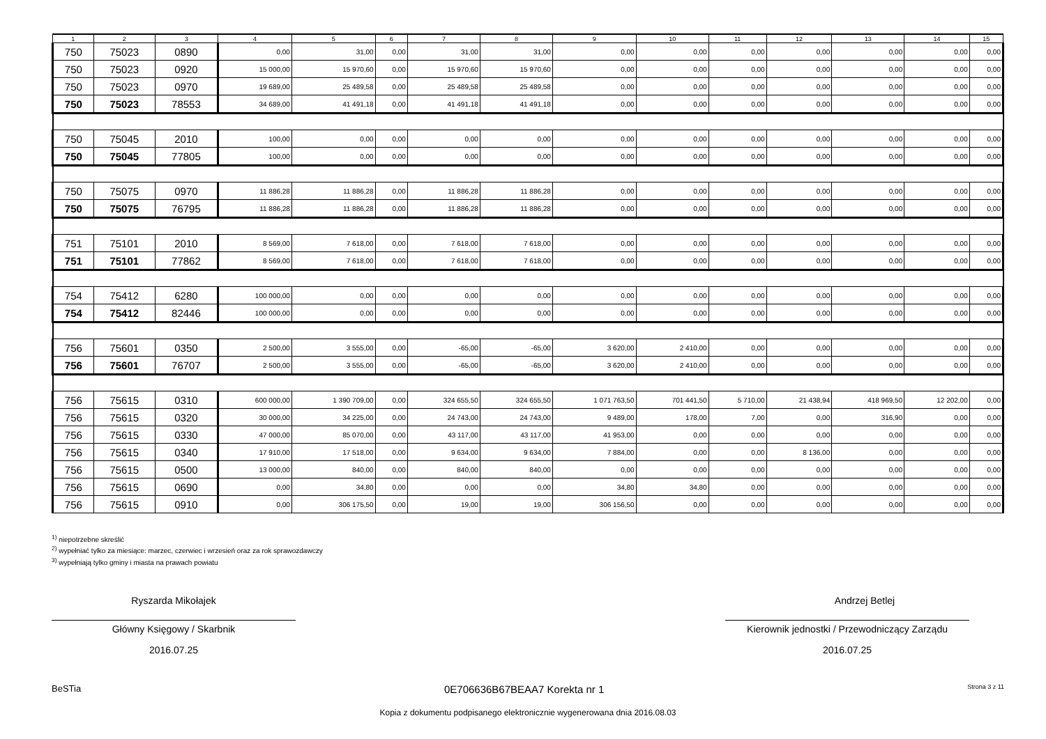| 1 | 2 | 3 | 4 | 5 | 6 | 7 | 8 | 9 | 10 | 11 | 12 | 13 | 14 | 15 |
| --- | --- | --- | --- | --- | --- | --- | --- | --- | --- | --- | --- | --- | --- | --- |
| 750 | 75023 | 0890 | 0,00 | 31,00 | 0,00 | 31,00 | 31,00 | 0,00 | 0,00 | 0,00 | 0,00 | 0,00 | 0,00 | 0,00 |
| 750 | 75023 | 0920 | 15 000,00 | 15 970,60 | 0,00 | 15 970,60 | 15 970,60 | 0,00 | 0,00 | 0,00 | 0,00 | 0,00 | 0,00 | 0,00 |
| 750 | 75023 | 0970 | 19 689,00 | 25 489,58 | 0,00 | 25 489,58 | 25 489,58 | 0,00 | 0,00 | 0,00 | 0,00 | 0,00 | 0,00 | 0,00 |
| 750 | 75023 | 78553 | 34 689,00 | 41 491,18 | 0,00 | 41 491,18 | 41 491,18 | 0,00 | 0,00 | 0,00 | 0,00 | 0,00 | 0,00 | 0,00 |
| 750 | 75045 | 2010 | 100,00 | 0,00 | 0,00 | 0,00 | 0,00 | 0,00 | 0,00 | 0,00 | 0,00 | 0,00 | 0,00 | 0,00 |
| 750 | 75045 | 77805 | 100,00 | 0,00 | 0,00 | 0,00 | 0,00 | 0,00 | 0,00 | 0,00 | 0,00 | 0,00 | 0,00 | 0,00 |
| 750 | 75075 | 0970 | 11 886,28 | 11 886,28 | 0,00 | 11 886,28 | 11 886,28 | 0,00 | 0,00 | 0,00 | 0,00 | 0,00 | 0,00 | 0,00 |
| 750 | 75075 | 76795 | 11 886,28 | 11 886,28 | 0,00 | 11 886,28 | 11 886,28 | 0,00 | 0,00 | 0,00 | 0,00 | 0,00 | 0,00 | 0,00 |
| 751 | 75101 | 2010 | 8 569,00 | 7 618,00 | 0,00 | 7 618,00 | 7 618,00 | 0,00 | 0,00 | 0,00 | 0,00 | 0,00 | 0,00 | 0,00 |
| 751 | 75101 | 77862 | 8 569,00 | 7 618,00 | 0,00 | 7 618,00 | 7 618,00 | 0,00 | 0,00 | 0,00 | 0,00 | 0,00 | 0,00 | 0,00 |
| 754 | 75412 | 6280 | 100 000,00 | 0,00 | 0,00 | 0,00 | 0,00 | 0,00 | 0,00 | 0,00 | 0,00 | 0,00 | 0,00 | 0,00 |
| 754 | 75412 | 82446 | 100 000,00 | 0,00 | 0,00 | 0,00 | 0,00 | 0,00 | 0,00 | 0,00 | 0,00 | 0,00 | 0,00 | 0,00 |
| 756 | 75601 | 0350 | 2 500,00 | 3 555,00 | 0,00 | -65,00 | -65,00 | 3 620,00 | 2 410,00 | 0,00 | 0,00 | 0,00 | 0,00 | 0,00 |
| 756 | 75601 | 76707 | 2 500,00 | 3 555,00 | 0,00 | -65,00 | -65,00 | 3 620,00 | 2 410,00 | 0,00 | 0,00 | 0,00 | 0,00 | 0,00 |
| 756 | 75615 | 0310 | 600 000,00 | 1 390 709,00 | 0,00 | 324 655,50 | 324 655,50 | 1 071 763,50 | 701 441,50 | 5 710,00 | 21 438,94 | 418 969,50 | 12 202,00 | 0,00 |
| 756 | 75615 | 0320 | 30 000,00 | 34 225,00 | 0,00 | 24 743,00 | 24 743,00 | 9 489,00 | 178,00 | 7,00 | 0,00 | 316,90 | 0,00 | 0,00 |
| 756 | 75615 | 0330 | 47 000,00 | 85 070,00 | 0,00 | 43 117,00 | 43 117,00 | 41 953,00 | 0,00 | 0,00 | 0,00 | 0,00 | 0,00 | 0,00 |
| 756 | 75615 | 0340 | 17 910,00 | 17 518,00 | 0,00 | 9 634,00 | 9 634,00 | 7 884,00 | 0,00 | 0,00 | 8 136,00 | 0,00 | 0,00 | 0,00 |
| 756 | 75615 | 0500 | 13 000,00 | 840,00 | 0,00 | 840,00 | 840,00 | 0,00 | 0,00 | 0,00 | 0,00 | 0,00 | 0,00 | 0,00 |
| 756 | 75615 | 0690 | 0,00 | 34,80 | 0,00 | 0,00 | 0,00 | 34,80 | 34,80 | 0,00 | 0,00 | 0,00 | 0,00 | 0,00 |
| 756 | 75615 | 0910 | 0,00 | 306 175,50 | 0,00 | 19,00 | 19,00 | 306 156,50 | 0,00 | 0,00 | 0,00 | 0,00 | 0,00 | 0,00 |
<sup>1)</sup> niepotrzebne skreślić
<sup>2)</sup> wypełniać tylko za miesiące: marzec, czerwiec i wrzesień oraz za rok sprawozdawczy
<sup>3)</sup> wypełniają tylko gminy i miasta na prawach powiatu
Ryszarda Mikołajek
Główny Księgowy / Skarbnik
2016.07.25
Andrzej Betlej
Kierownik jednostki / Przewodniczący Zarządu
2016.07.25
BeSTia 0E706636B67BEAA7 Korekta nr 1 Strona 3 z 11
Kopia z dokumentu podpisanego elektronicznie wygenerowana dnia 2016.08.03